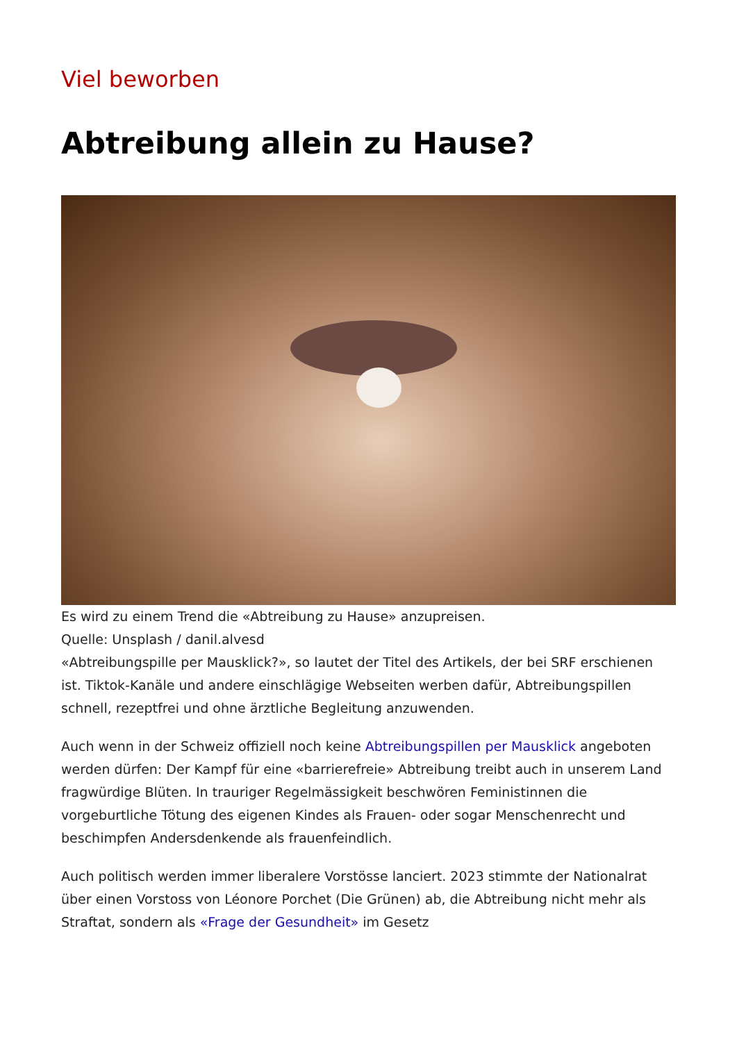Viel beworben
Abtreibung allein zu Hause?
Es wird zu einem Trend die «Abtreibung zu Hause» anzupreisen.
Quelle: Unsplash / danil.alvesd
«Abtreibungspille per Mausklick?», so lautet der Titel des Artikels, der bei SRF erschienen ist. Tiktok-Kanäle und andere einschlägige Webseiten werben dafür, Abtreibungspillen schnell, rezeptfrei und ohne ärztliche Begleitung anzuwenden.
Auch wenn in der Schweiz offiziell noch keine Abtreibungspillen per Mausklick angeboten werden dürfen: Der Kampf für eine «barrierefreie» Abtreibung treibt auch in unserem Land fragwürdige Blüten. In trauriger Regelmässigkeit beschwören Feministinnen die vorgeburtliche Tötung des eigenen Kindes als Frauen- oder sogar Menschenrecht und beschimpfen Andersdenkende als frauenfeindlich.
Auch politisch werden immer liberalere Vorstösse lanciert. 2023 stimmte der Nationalrat über einen Vorstoss von Léonore Porchet (Die Grünen) ab, die Abtreibung nicht mehr als Straftat, sondern als «Frage der Gesundheit» im Gesetz